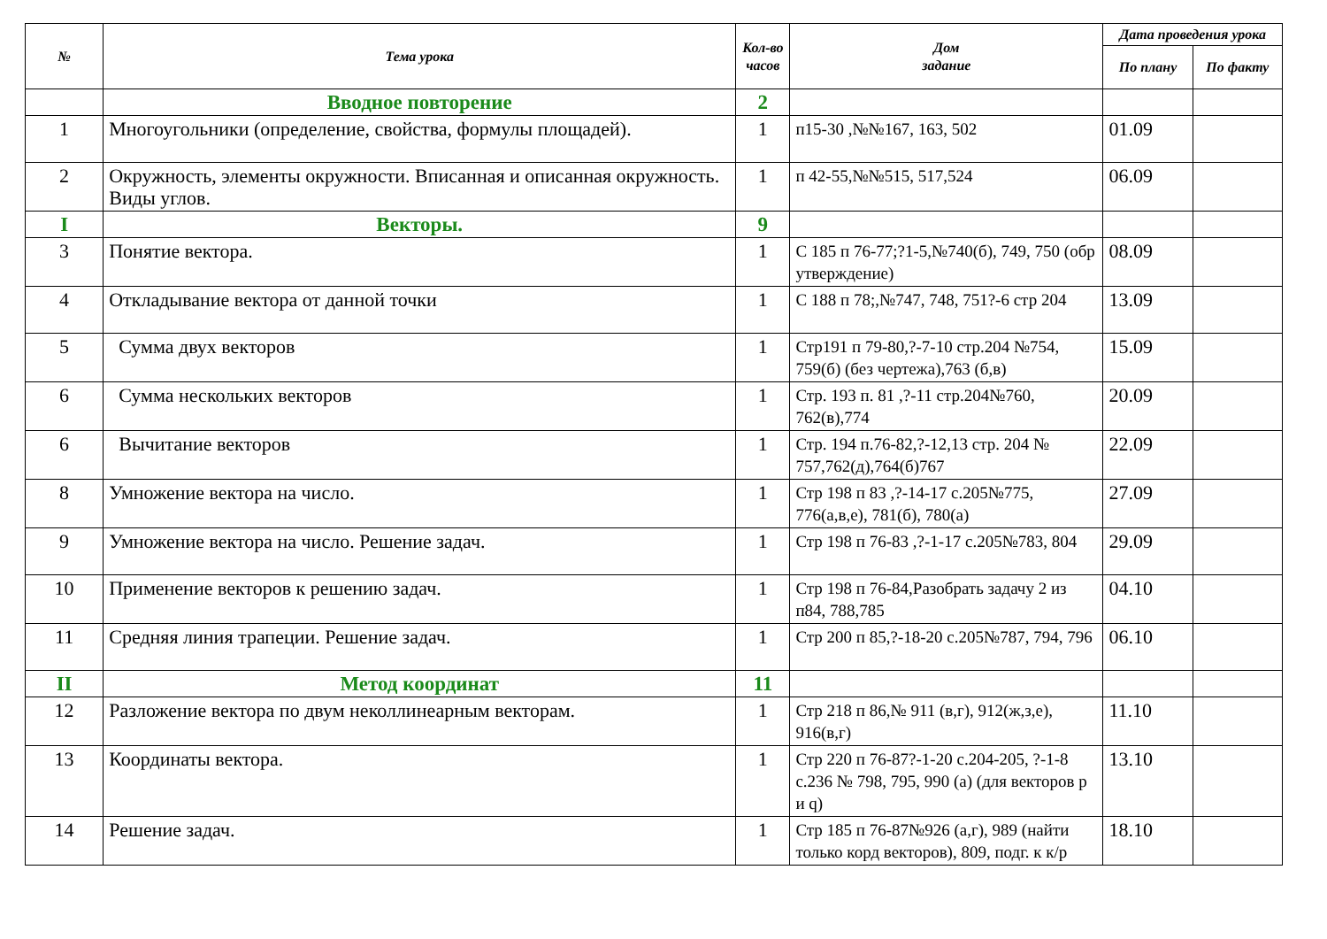| № | Тема урока | Кол-во часов | Дом задание | Дата проведения урока | |
| --- | --- | --- | --- | --- | --- |
| | | | | По плану | По факту |
| | Вводное повторение | 2 | | | |
| 1 | Многоугольники (определение, свойства, формулы площадей). | 1 | п15-30 ,№№167, 163, 502 | 01.09 | |
| 2 | Окружность, элементы окружности. Вписанная и описанная окружность. Виды углов. | 1 | п 42-55,№№515, 517,524 | 06.09 | |
| I | Векторы. | 9 | | | |
| 3 | Понятие вектора. | 1 | С 185 п 76-77;?1-5,№740(б), 749, 750 (обр утверждение) | 08.09 | |
| 4 | Откладывание вектора от данной точки | 1 | С 188 п 78;,№747, 748, 751?-6 стр 204 | 13.09 | |
| 5 | Сумма двух векторов | 1 | Стр191 п 79-80,?-7-10 стр.204 №754, 759(б) (без чертежа),763 (б,в) | 15.09 | |
| 6 | Сумма нескольких векторов | 1 | Стр. 193 п. 81 ,?-11 стр.204№760, 762(в),774 | 20.09 | |
| 6 | Вычитание векторов | 1 | Стр. 194 п.76-82,?-12,13 стр. 204 № 757,762(д),764(б)767 | 22.09 | |
| 8 | Умножение вектора на число. | 1 | Стр 198 п 83 ,?-14-17 с.205№775, 776(а,в,е), 781(б), 780(а) | 27.09 | |
| 9 | Умножение вектора на число. Решение задач. | 1 | Стр 198 п 76-83 ,?-1-17 с.205№783, 804 | 29.09 | |
| 10 | Применение векторов к решению задач. | 1 | Стр 198 п 76-84,Разобрать задачу 2 из п84, 788,785 | 04.10 | |
| 11 | Средняя линия трапеции. Решение задач. | 1 | Стр 200 п 85,?-18-20 с.205№787, 794, 796 | 06.10 | |
| II | Метод координат | 11 | | | |
| 12 | Разложение вектора по двум неколлинеарным векторам. | 1 | Стр 218 п 86,№ 911 (в,г), 912(ж,з,е), 916(в,г) | 11.10 | |
| 13 | Координаты вектора. | 1 | Стр 220 п 76-87?-1-20 с.204-205, ?-1-8 с.236 № 798, 795, 990 (а) (для векторов р и q) | 13.10 | |
| 14 | Решение задач. | 1 | Стр 185 п 76-87№926 (а,г), 989 (найти только корд векторов), 809, подг. к к/р | 18.10 | |